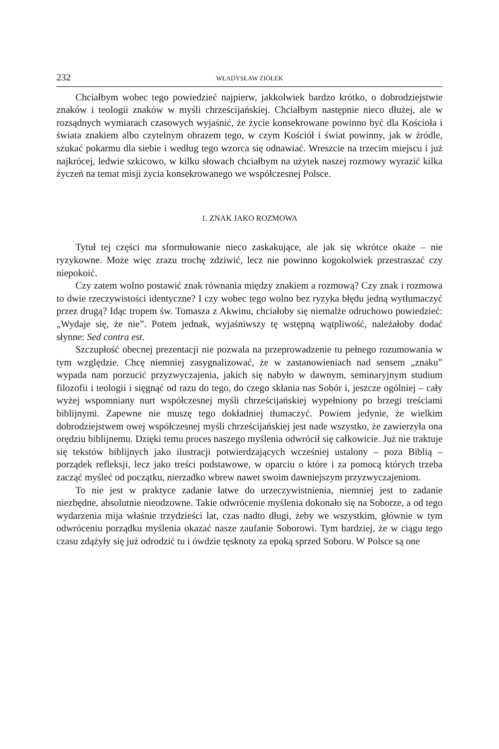232 WŁADYSŁAW ZIÓŁEK
Chciałbym wobec tego powiedzieć najpierw, jakkolwiek bardzo krótko, o dobrodziejstwie znaków i teologii znaków w myśli chrześcijańskiej. Chciałbym następnie nieco dłużej, ale w rozsądnych wymiarach czasowych wyjaśnić, że życie konsekrowane powinno być dla Kościoła i świata znakiem albo czytelnym obrazem tego, w czym Kościół i świat powinny, jak w źródle, szukać pokarmu dla siebie i według tego wzorca się odnawiać. Wreszcie na trzecim miejscu i już najkrócej, ledwie szkicowo, w kilku słowach chciałbym na użytek naszej rozmowy wyrazić kilka życzeń na temat misji życia konsekrowanego we współczesnej Polsce.
1. ZNAK JAKO ROZMOWA
Tytuł tej części ma sformułowanie nieco zaskakujące, ale jak się wkrótce okaże – nie ryzykowne. Może więc zrazu trochę zdziwić, lecz nie powinno kogokolwiek przestraszać czy niepokoić.
Czy zatem wolno postawić znak równania między znakiem a rozmową? Czy znak i rozmowa to dwie rzeczywistości identyczne? I czy wobec tego wolno bez ryzyka błędu jedną wytłumaczyć przez drugą? Idąc tropem św. Tomasza z Akwinu, chciałoby się niemalże odruchowo powiedzieć: „Wydaje się, że nie”. Potem jednak, wyjaśniwszy tę wstępną wątpliwość, należałoby dodać słynne: Sed contra est.
Szczupłość obecnej prezentacji nie pozwala na przeprowadzenie tu pełnego rozumowania w tym względzie. Chcę niemniej zasygnalizować, że w zastanowieniach nad sensem „znaku” wypada nam porzucić przyzwyczajenia, jakich się nabyło w dawnym, seminaryjnym studium filozofii i teologii i sięgnąć od razu do tego, do czego skłania nas Sobór i, jeszcze ogólniej – cały wyżej wspomniany nurt współczesnej myśli chrześcijańskiej wypełniony po brzegi treściami biblijnymi. Zapewne nie muszę tego dokładniej tłumaczyć. Powiem jedynie, że wielkim dobrodziejstwem owej współczesnej myśli chrześcijańskiej jest nade wszystko, że zawierzyła ona orędziu biblijnemu. Dzięki temu proces naszego myślenia odwrócił się całkowicie. Już nie traktuje się tekstów biblijnych jako ilustracji potwierdzających wcześniej ustalony – poza Biblią – porządek refleksji, lecz jako treści podstawowe, w oparciu o które i za pomocą których trzeba zacząć myśleć od początku, nierzadko wbrew nawet swoim dawniejszym przyzwyczajeniom.
To nie jest w praktyce zadanie łatwe do urzeczywistnienia, niemniej jest to zadanie niezbędne, absolutnie nieodzowne. Takie odwrócenie myślenia dokonało się na Soborze, a od tego wydarzenia mija właśnie trzydzieści lat, czas nadto długi, żeby we wszystkim, głównie w tym odwróceniu porządku myślenia okazać nasze zaufanie Soborowi. Tym bardziej, że w ciągu tego czasu zdążyły się już odrodzić tu i ówdzie tęsknoty za epoką sprzed Soboru. W Polsce są one